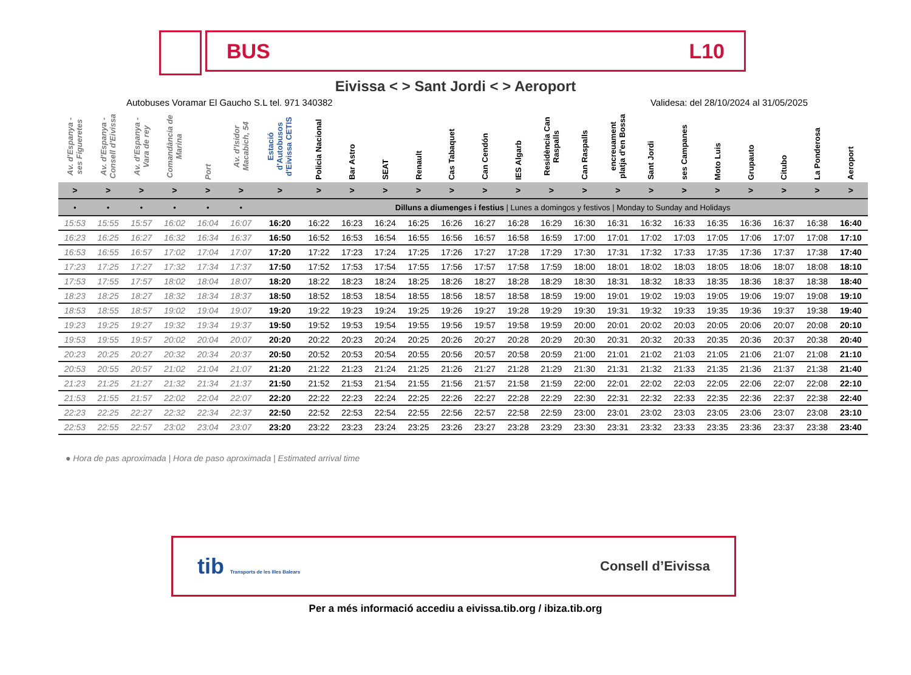BUS L10
Eivissa < > Sant Jordi < > Aeroport
Autobuses Voramar El Gaucho S.L tel. 971 340382 Validesa: del 28/10/2024 al 31/05/2025
| Av. d'Espanya - ses Figueretes | Av. d'Espanya - Consell d'Eivissa | Av. d'Espanya - Vara de rey | Comandància de Marina | Port | Av. d'Isidor Macabich, 54 | Estació d'Autobusos d'Eivissa CETIS | Policia Nacional | Bar Astro | SEAT | Renault | Cas Tabaquet | Can Cendón | IES Algarb | Residència Can Raspalls | Can Raspalls | encreuament platja d'en Bossa | Sant Jordi | ses Campanes | Moto Luis | Grupauto | Citubo | La Ponderosa | Aeroport |
| --- | --- | --- | --- | --- | --- | --- | --- | --- | --- | --- | --- | --- | --- | --- | --- | --- | --- | --- | --- | --- | --- | --- | --- |
| > | > | > | > | > | > | > | > | > | > | > | > | > | > | > | > | > | > | > | > | > | > | > | > |
| • | • | • | • | • | • | Dilluns a diumenges i festius / Lunes a domingos y festivos / Monday to Sunday and Holidays | | | | | | | | | | | | | | | | | |
| 15:53 | 15:55 | 15:57 | 16:02 | 16:04 | 16:07 | 16:20 | 16:22 | 16:23 | 16:24 | 16:25 | 16:26 | 16:27 | 16:28 | 16:29 | 16:30 | 16:31 | 16:32 | 16:33 | 16:35 | 16:36 | 16:37 | 16:38 | 16:40 |
| 16:23 | 16:25 | 16:27 | 16:32 | 16:34 | 16:37 | 16:50 | 16:52 | 16:53 | 16:54 | 16:55 | 16:56 | 16:57 | 16:58 | 16:59 | 17:00 | 17:01 | 17:02 | 17:03 | 17:05 | 17:06 | 17:07 | 17:08 | 17:10 |
| 16:53 | 16:55 | 16:57 | 17:02 | 17:04 | 17:07 | 17:20 | 17:22 | 17:23 | 17:24 | 17:25 | 17:26 | 17:27 | 17:28 | 17:29 | 17:30 | 17:31 | 17:32 | 17:33 | 17:35 | 17:36 | 17:37 | 17:38 | 17:40 |
| 17:23 | 17:25 | 17:27 | 17:32 | 17:34 | 17:37 | 17:50 | 17:52 | 17:53 | 17:54 | 17:55 | 17:56 | 17:57 | 17:58 | 17:59 | 18:00 | 18:01 | 18:02 | 18:03 | 18:05 | 18:06 | 18:07 | 18:08 | 18:10 |
| 17:53 | 17:55 | 17:57 | 18:02 | 18:04 | 18:07 | 18:20 | 18:22 | 18:23 | 18:24 | 18:25 | 18:26 | 18:27 | 18:28 | 18:29 | 18:30 | 18:31 | 18:32 | 18:33 | 18:35 | 18:36 | 18:37 | 18:38 | 18:40 |
| 18:23 | 18:25 | 18:27 | 18:32 | 18:34 | 18:37 | 18:50 | 18:52 | 18:53 | 18:54 | 18:55 | 18:56 | 18:57 | 18:58 | 18:59 | 19:00 | 19:01 | 19:02 | 19:03 | 19:05 | 19:06 | 19:07 | 19:08 | 19:10 |
| 18:53 | 18:55 | 18:57 | 19:02 | 19:04 | 19:07 | 19:20 | 19:22 | 19:23 | 19:24 | 19:25 | 19:26 | 19:27 | 19:28 | 19:29 | 19:30 | 19:31 | 19:32 | 19:33 | 19:35 | 19:36 | 19:37 | 19:38 | 19:40 |
| 19:23 | 19:25 | 19:27 | 19:32 | 19:34 | 19:37 | 19:50 | 19:52 | 19:53 | 19:54 | 19:55 | 19:56 | 19:57 | 19:58 | 19:59 | 20:00 | 20:01 | 20:02 | 20:03 | 20:05 | 20:06 | 20:07 | 20:08 | 20:10 |
| 19:53 | 19:55 | 19:57 | 20:02 | 20:04 | 20:07 | 20:20 | 20:22 | 20:23 | 20:24 | 20:25 | 20:26 | 20:27 | 20:28 | 20:29 | 20:30 | 20:31 | 20:32 | 20:33 | 20:35 | 20:36 | 20:37 | 20:38 | 20:40 |
| 20:23 | 20:25 | 20:27 | 20:32 | 20:34 | 20:37 | 20:50 | 20:52 | 20:53 | 20:54 | 20:55 | 20:56 | 20:57 | 20:58 | 20:59 | 21:00 | 21:01 | 21:02 | 21:03 | 21:05 | 21:06 | 21:07 | 21:08 | 21:10 |
| 20:53 | 20:55 | 20:57 | 21:02 | 21:04 | 21:07 | 21:20 | 21:22 | 21:23 | 21:24 | 21:25 | 21:26 | 21:27 | 21:28 | 21:29 | 21:30 | 21:31 | 21:32 | 21:33 | 21:35 | 21:36 | 21:37 | 21:38 | 21:40 |
| 21:23 | 21:25 | 21:27 | 21:32 | 21:34 | 21:37 | 21:50 | 21:52 | 21:53 | 21:54 | 21:55 | 21:56 | 21:57 | 21:58 | 21:59 | 22:00 | 22:01 | 22:02 | 22:03 | 22:05 | 22:06 | 22:07 | 22:08 | 22:10 |
| 21:53 | 21:55 | 21:57 | 22:02 | 22:04 | 22:07 | 22:20 | 22:22 | 22:23 | 22:24 | 22:25 | 22:26 | 22:27 | 22:28 | 22:29 | 22:30 | 22:31 | 22:32 | 22:33 | 22:35 | 22:36 | 22:37 | 22:38 | 22:40 |
| 22:23 | 22:25 | 22:27 | 22:32 | 22:34 | 22:37 | 22:50 | 22:52 | 22:53 | 22:54 | 22:55 | 22:56 | 22:57 | 22:58 | 22:59 | 23:00 | 23:01 | 23:02 | 23:03 | 23:05 | 23:06 | 23:07 | 23:08 | 23:10 |
| 22:53 | 22:55 | 22:57 | 23:02 | 23:04 | 23:07 | 23:20 | 23:22 | 23:23 | 23:24 | 23:25 | 23:26 | 23:27 | 23:28 | 23:29 | 23:30 | 23:31 | 23:32 | 23:33 | 23:35 | 23:36 | 23:37 | 23:38 | 23:40 |
● Hora de pas aproximada | Hora de paso aproximada | Estimated arrival time
tib Transports de les Illes Balears Consell d’Eivissa
Per a més informació accediu a eivissa.tib.org / ibiza.tib.org